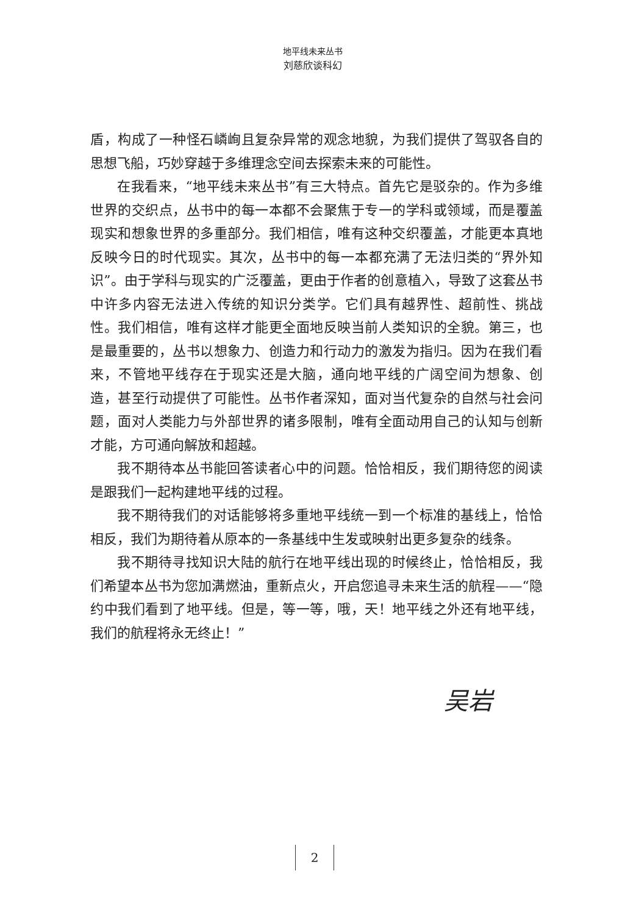地平线未来丛书
刘慈欣谈科幻
盾，构成了一种怪石嶙峋且复杂异常的观念地貌，为我们提供了驾驭各自的思想飞船，巧妙穿越于多维理念空间去探索未来的可能性。
在我看来，“地平线未来丛书”有三大特点。首先它是驳杂的。作为多维世界的交织点，丛书中的每一本都不会聚焦于专一的学科或领域，而是覆盖现实和想象世界的多重部分。我们相信，唯有这种交织覆盖，才能更本真地反映今日的时代现实。其次，丛书中的每一本都充满了无法归类的“界外知识”。由于学科与现实的广泛覆盖，更由于作者的创意植入，导致了这套丛书中许多内容无法进入传统的知识分类学。它们具有越界性、超前性、挑战性。我们相信，唯有这样才能更全面地反映当前人类知识的全貌。第三，也是最重要的，丛书以想象力、创造力和行动力的激发为指归。因为在我们看来，不管地平线存在于现实还是大脑，通向地平线的广阔空间为想象、创造，甚至行动提供了可能性。丛书作者深知，面对当代复杂的自然与社会问题，面对人类能力与外部世界的诸多限制，唯有全面动用自己的认知与创新才能，方可通向解放和超越。
我不期待本丛书能回答读者心中的问题。恰恰相反，我们期待您的阅读是跟我们一起构建地平线的过程。
我不期待我们的对话能够将多重地平线统一到一个标准的基线上，恰恰相反，我们为期待着从原本的一条基线中生发或映射出更多复杂的线条。
我不期待寻找知识大陆的航行在地平线出现的时候终止，恰恰相反，我们希望本丛书为您加满燃油，重新点火，开启您追寻未来生活的航程——“隐约中我们看到了地平线。但是，等一等，哦，天！地平线之外还有地平线，我们的航程将永无终止！”
吴岩
2